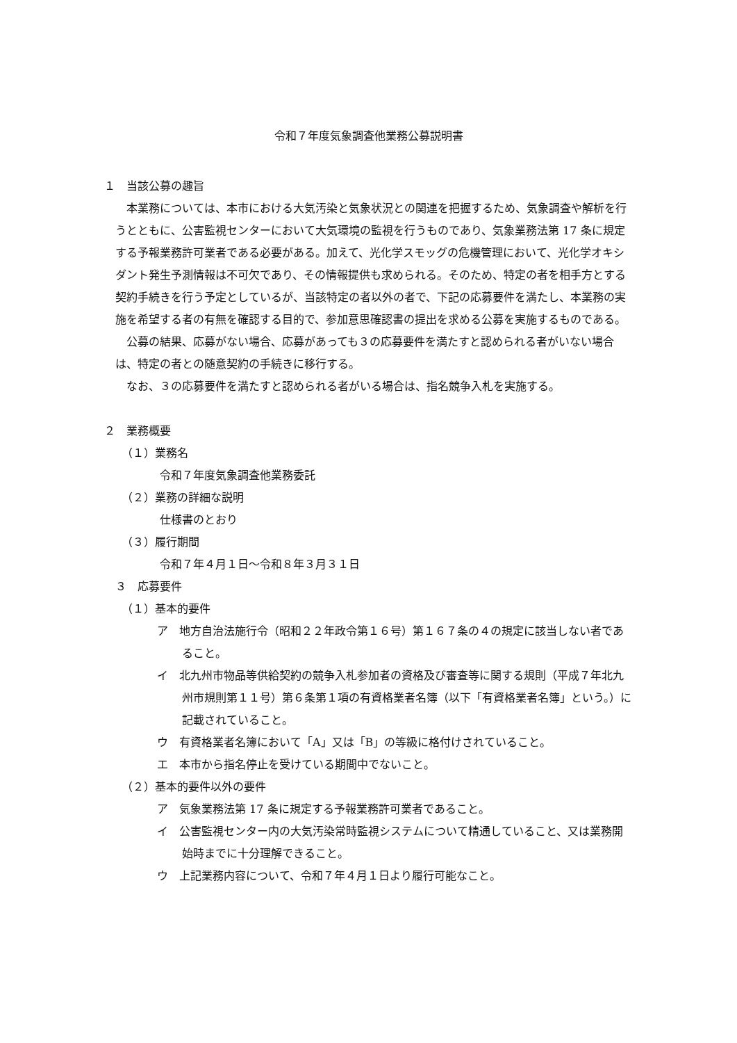令和７年度気象調査他業務公募説明書
１　当該公募の趣旨
本業務については、本市における大気汚染と気象状況との関連を把握するため、気象調査や解析を行うとともに、公害監視センターにおいて大気環境の監視を行うものであり、気象業務法第 17 条に規定する予報業務許可業者である必要がある。加えて、光化学スモッグの危機管理において、光化学オキシダント発生予測情報は不可欠であり、その情報提供も求められる。そのため、特定の者を相手方とする契約手続きを行う予定としているが、当該特定の者以外の者で、下記の応募要件を満たし、本業務の実施を希望する者の有無を確認する目的で、参加意思確認書の提出を求める公募を実施するものである。
公募の結果、応募がない場合、応募があっても３の応募要件を満たすと認められる者がいない場合は、特定の者との随意契約の手続きに移行する。
なお、３の応募要件を満たすと認められる者がいる場合は、指名競争入札を実施する。
２　業務概要
（１）業務名
令和７年度気象調査他業務委託
（２）業務の詳細な説明
仕様書のとおり
（３）履行期間
令和７年４月１日～令和８年３月３１日
３　応募要件
（１）基本的要件
ア　地方自治法施行令（昭和２２年政令第１６号）第１６７条の４の規定に該当しない者であること。
イ　北九州市物品等供給契約の競争入札参加者の資格及び審査等に関する規則（平成７年北九州市規則第１１号）第６条第１項の有資格業者名簿（以下「有資格業者名簿」という。）に記載されていること。
ウ　有資格業者名簿において「A」又は「B」の等級に格付けされていること。
エ　本市から指名停止を受けている期間中でないこと。
（２）基本的要件以外の要件
ア　気象業務法第 17 条に規定する予報業務許可業者であること。
イ　公害監視センター内の大気汚染常時監視システムについて精通していること、又は業務開始時までに十分理解できること。
ウ　上記業務内容について、令和７年４月１日より履行可能なこと。